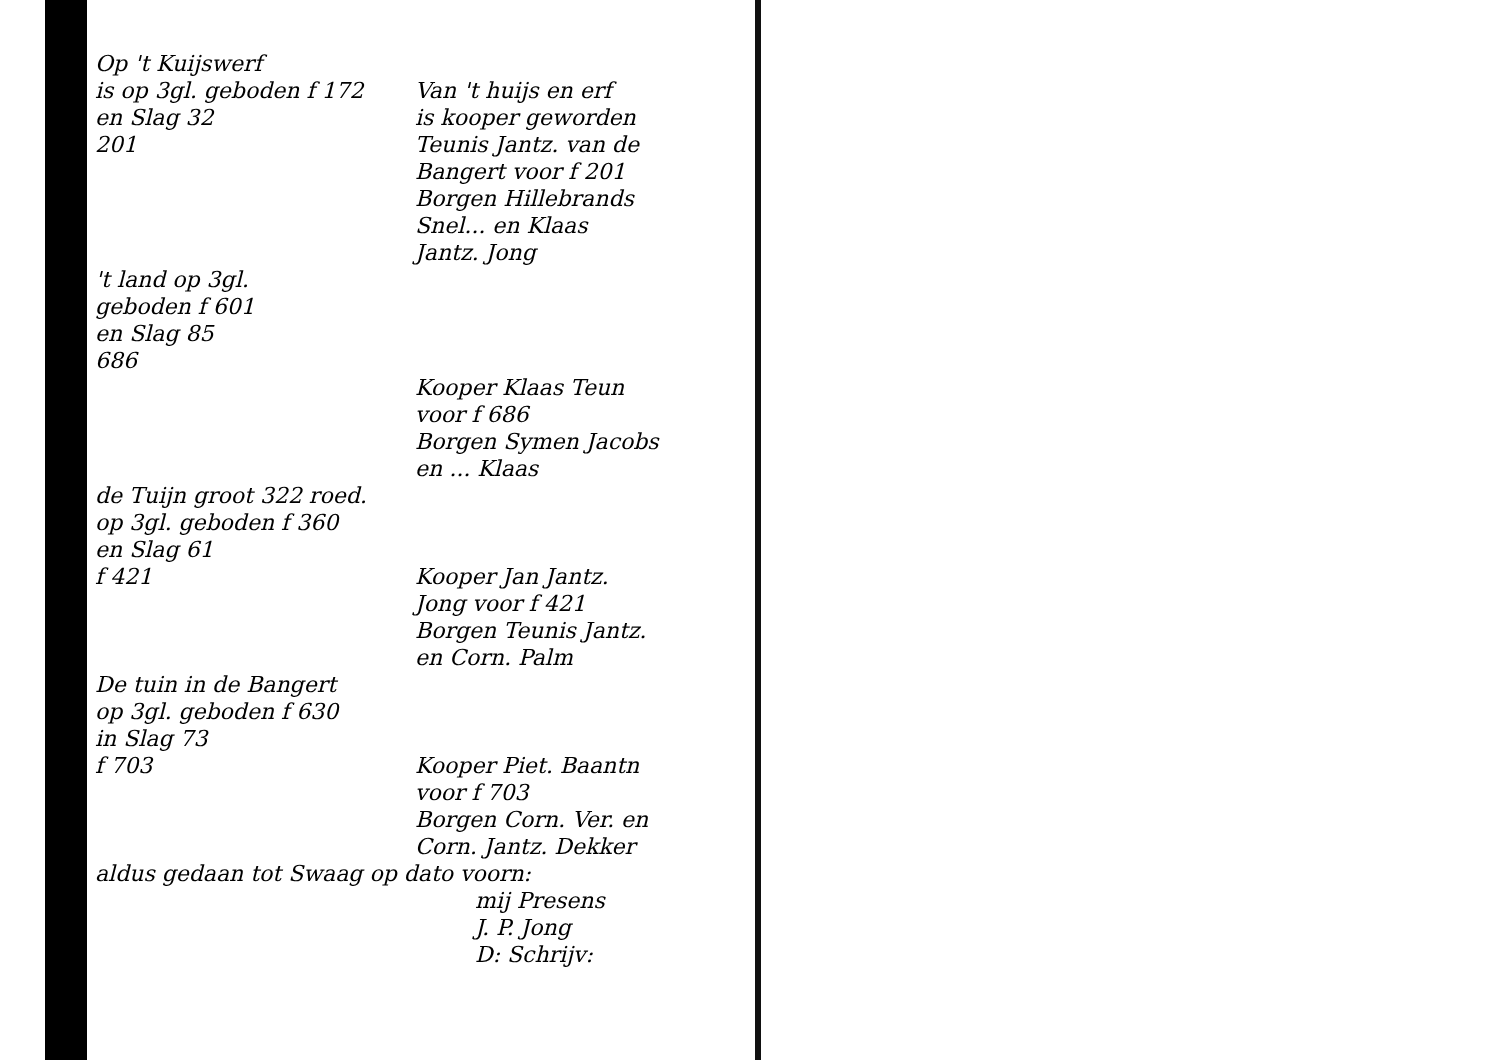Op 't Kuijswerf
is op 3gl. geboden f 172
en Slag 32
201
Van 't huijs en erf
is kooper geworden
Teunis Jantz. van de
Bangert voor f 201
Borgen Hillebrands
Snel... en Klaas
Jantz. Jong
't land op 3gl.
geboden f 601
en Slag 85
686
Kooper Klaas Teun
voor f 686
Borgen Symen Jacobs
en ... Klaas
de Tuijn groot 322 roed.
op 3gl. geboden f 360
en Slag 61
f 421
Kooper Jan Jantz.
Jong voor f 421
Borgen Teunis Jantz.
en Corn. Palm
De tuin in de Bangert
op 3gl. geboden f 630
in Slag 73
f 703
Kooper Piet. Baantn
voor f 703
Borgen Corn. Ver. en
Corn. Jantz. Dekker
aldus gedaan tot Swaag op dato voorn:
mij Presens
J. P. Jong
D: Schrijv: